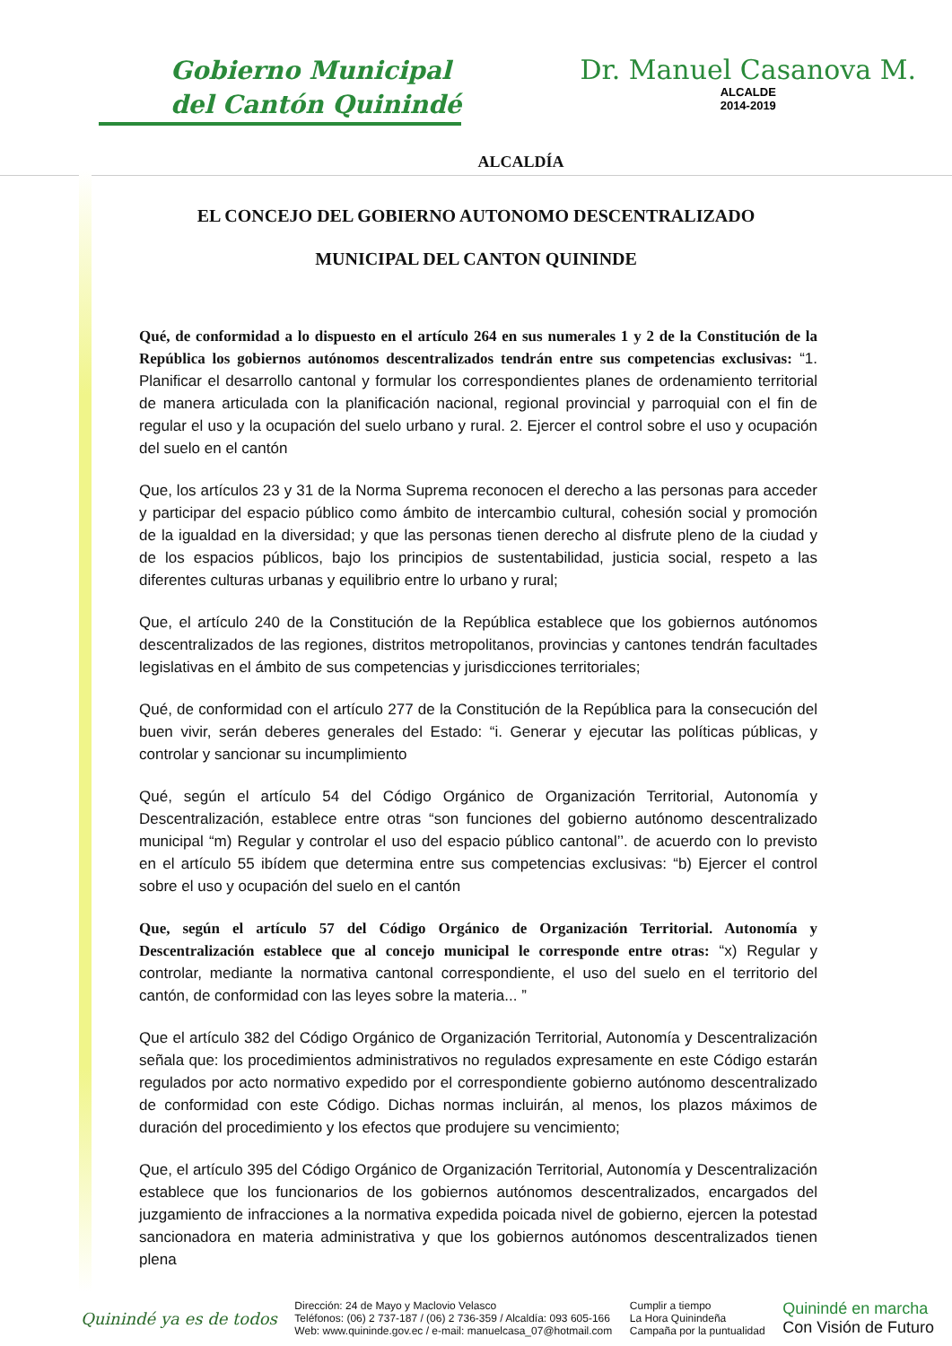Gobierno Municipal
del Cantón Quinindé
ALCALDÍA
Dr. Manuel Casanova M.
ALCALDE
2014-2019
EL CONCEJO DEL GOBIERNO AUTONOMO DESCENTRALIZADO
MUNICIPAL DEL CANTON QUININDE
Qué, de conformidad a lo dispuesto en el artículo 264 en sus numerales 1 y 2 de la Constitución de la República los gobiernos autónomos descentralizados tendrán entre sus competencias exclusivas: “1. Planificar el desarrollo cantonal y formular los correspondientes planes de ordenamiento territorial de manera articulada con la planificación nacional, regional provincial y parroquial con el fin de regular el uso y la ocupación del suelo urbano y rural. 2. Ejercer el control sobre el uso y ocupación del suelo en el cantón
Que, los artículos 23 y 31 de la Norma Suprema reconocen el derecho a las personas para acceder y participar del espacio público como ámbito de intercambio cultural, cohesión social y promoción de la igualdad en la diversidad; y que las personas tienen derecho al disfrute pleno de la ciudad y de los espacios públicos, bajo los principios de sustentabilidad, justicia social, respeto a las diferentes culturas urbanas y equilibrio entre lo urbano y rural;
Que, el artículo 240 de la Constitución de la República establece que los gobiernos autónomos descentralizados de las regiones, distritos metropolitanos, provincias y cantones tendrán facultades legislativas en el ámbito de sus competencias y jurisdicciones territoriales;
Qué, de conformidad con el artículo 277 de la Constitución de la República para la consecución del buen vivir, serán deberes generales del Estado: “i. Generar y ejecutar las políticas públicas, y controlar y sancionar su incumplimiento
Qué, según el artículo 54 del Código Orgánico de Organización Territorial, Autonomía y Descentralización, establece entre otras “son funciones del gobierno autónomo descentralizado municipal “m) Regular y controlar el uso del espacio público cantonal’’. de acuerdo con lo previsto en el artículo 55 ibídem que determina entre sus competencias exclusivas: “b) Ejercer el control sobre el uso y ocupación del suelo en el cantón
Que, según el artículo 57 del Código Orgánico de Organización Territorial. Autonomía y Descentralización establece que al concejo municipal le corresponde entre otras: “x) Regular y controlar, mediante la normativa cantonal correspondiente, el uso del suelo en el territorio del cantón, de conformidad con las leyes sobre la materia... ”
Que el artículo 382 del Código Orgánico de Organización Territorial, Autonomía y Descentralización señala que: los procedimientos administrativos no regulados expresamente en este Código estarán regulados por acto normativo expedido por el correspondiente gobierno autónomo descentralizado de conformidad con este Código. Dichas normas incluirán, al menos, los plazos máximos de duración del procedimiento y los efectos que produjere su vencimiento;
Que, el artículo 395 del Código Orgánico de Organización Territorial, Autonomía y Descentralización establece que los funcionarios de los gobiernos autónomos descentralizados, encargados del juzgamiento de infracciones a la normativa expedida poicada nivel de gobierno, ejercen la potestad sancionadora en materia administrativa y que los gobiernos autónomos descentralizados tienen plena
Quinindé ya es de todos
Dirección: 24 de Mayo y Maclovio Velasco
Teléfonos: (06) 2 737-187 / (06) 2 736-359 / Alcaldía: 093 605-166
Web: www.quininde.gov.ec / e-mail: manuelcasa_07@hotmail.com
Cumplir a tiempo
La Hora Quinindeña
Campaña por la puntualidad
Quinindé en marcha
Con Visión de Futuro